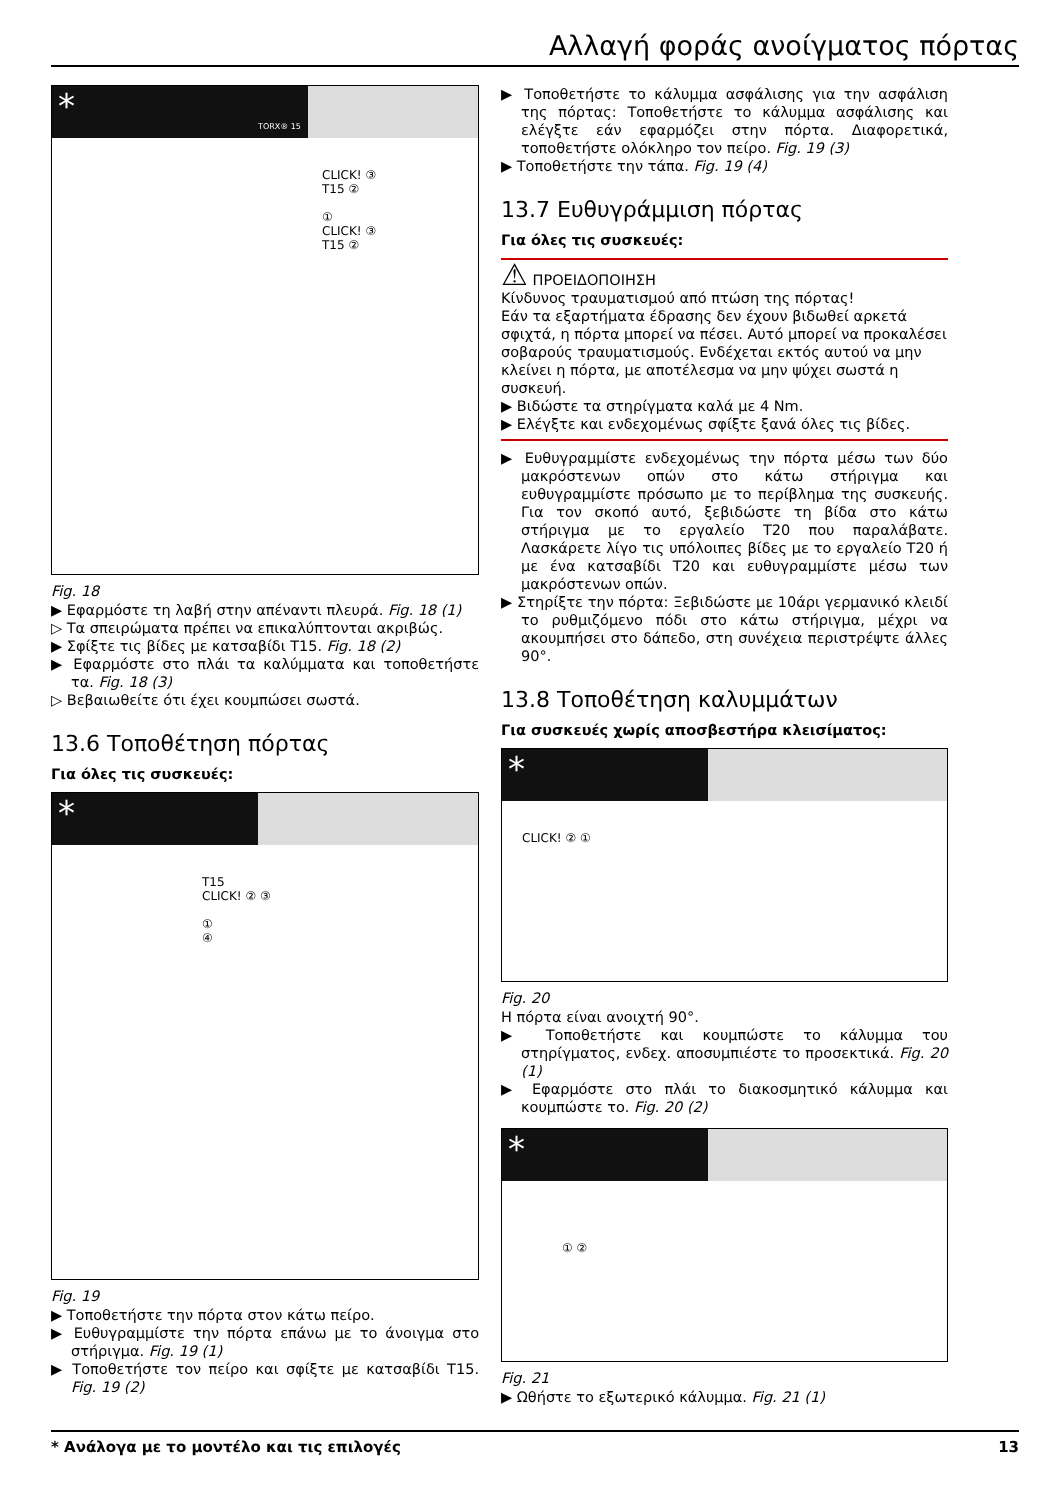Αλλαγή φοράς ανοίγματος πόρτας
* TORX® 15
CLICK! ③
T15 ②
①
CLICK! ③
T15 ②
Fig. 18
▶ Εφαρμόστε τη λαβή στην απέναντι πλευρά. Fig. 18 (1)
▷ Τα σπειρώματα πρέπει να επικαλύπτονται ακριβώς.
▶ Σφίξτε τις βίδες με κατσαβίδι T15. Fig. 18 (2)
▶ Εφαρμόστε στο πλάι τα καλύμματα και τοποθετήστε τα. Fig. 18 (3)
▷ Βεβαιωθείτε ότι έχει κουμπώσει σωστά.
13.6 Τοποθέτηση πόρτας
Για όλες τις συσκευές:
*
T15
CLICK! ② ③
①
④
Fig. 19
▶ Τοποθετήστε την πόρτα στον κάτω πείρο.
▶ Ευθυγραμμίστε την πόρτα επάνω με το άνοιγμα στο στήριγμα. Fig. 19 (1)
▶ Τοποθετήστε τον πείρο και σφίξτε με κατσαβίδι T15. Fig. 19 (2)
▶ Τοποθετήστε το κάλυμμα ασφάλισης για την ασφάλιση της πόρτας: Τοποθετήστε το κάλυμμα ασφάλισης και ελέγξτε εάν εφαρμόζει στην πόρτα. Διαφορετικά, τοποθετήστε ολόκληρο τον πείρο. Fig. 19 (3)
▶ Τοποθετήστε την τάπα. Fig. 19 (4)
13.7 Ευθυγράμμιση πόρτας
Για όλες τις συσκευές:
⚠ ΠΡΟΕΙΔΟΠΟΙΗΣΗ
Κίνδυνος τραυματισμού από πτώση της πόρτας!
Εάν τα εξαρτήματα έδρασης δεν έχουν βιδωθεί αρκετά σφιχτά, η πόρτα μπορεί να πέσει. Αυτό μπορεί να προκαλέσει σοβαρούς τραυματισμούς. Ενδέχεται εκτός αυτού να μην κλείνει η πόρτα, με αποτέλεσμα να μην ψύχει σωστά η συσκευή.
▶ Βιδώστε τα στηρίγματα καλά με 4 Nm.
▶ Ελέγξτε και ενδεχομένως σφίξτε ξανά όλες τις βίδες.
▶ Ευθυγραμμίστε ενδεχομένως την πόρτα μέσω των δύο μακρόστενων οπών στο κάτω στήριγμα και ευθυγραμμίστε πρόσωπο με το περίβλημα της συσκευής. Για τον σκοπό αυτό, ξεβιδώστε τη βίδα στο κάτω στήριγμα με το εργαλείο T20 που παραλάβατε. Λασκάρετε λίγο τις υπόλοιπες βίδες με το εργαλείο T20 ή με ένα κατσαβίδι T20 και ευθυγραμμίστε μέσω των μακρόστενων οπών.
▶ Στηρίξτε την πόρτα: Ξεβιδώστε με 10άρι γερμανικό κλειδί το ρυθμιζόμενο πόδι στο κάτω στήριγμα, μέχρι να ακουμπήσει στο δάπεδο, στη συνέχεια περιστρέψτε άλλες 90°.
13.8 Τοποθέτηση καλυμμάτων
Για συσκευές χωρίς αποσβεστήρα κλεισίματος:
*
CLICK! ② ①
Fig. 20
Η πόρτα είναι ανοιχτή 90°.
▶ Τοποθετήστε και κουμπώστε το κάλυμμα του στηρίγματος, ενδεχ. αποσυμπιέστε το προσεκτικά. Fig. 20 (1)
▶ Εφαρμόστε στο πλάι το διακοσμητικό κάλυμμα και κουμπώστε το. Fig. 20 (2)
*
① ②
Fig. 21
▶ Ωθήστε το εξωτερικό κάλυμμα. Fig. 21 (1)
* Ανάλογα με το μοντέλο και τις επιλογές 13